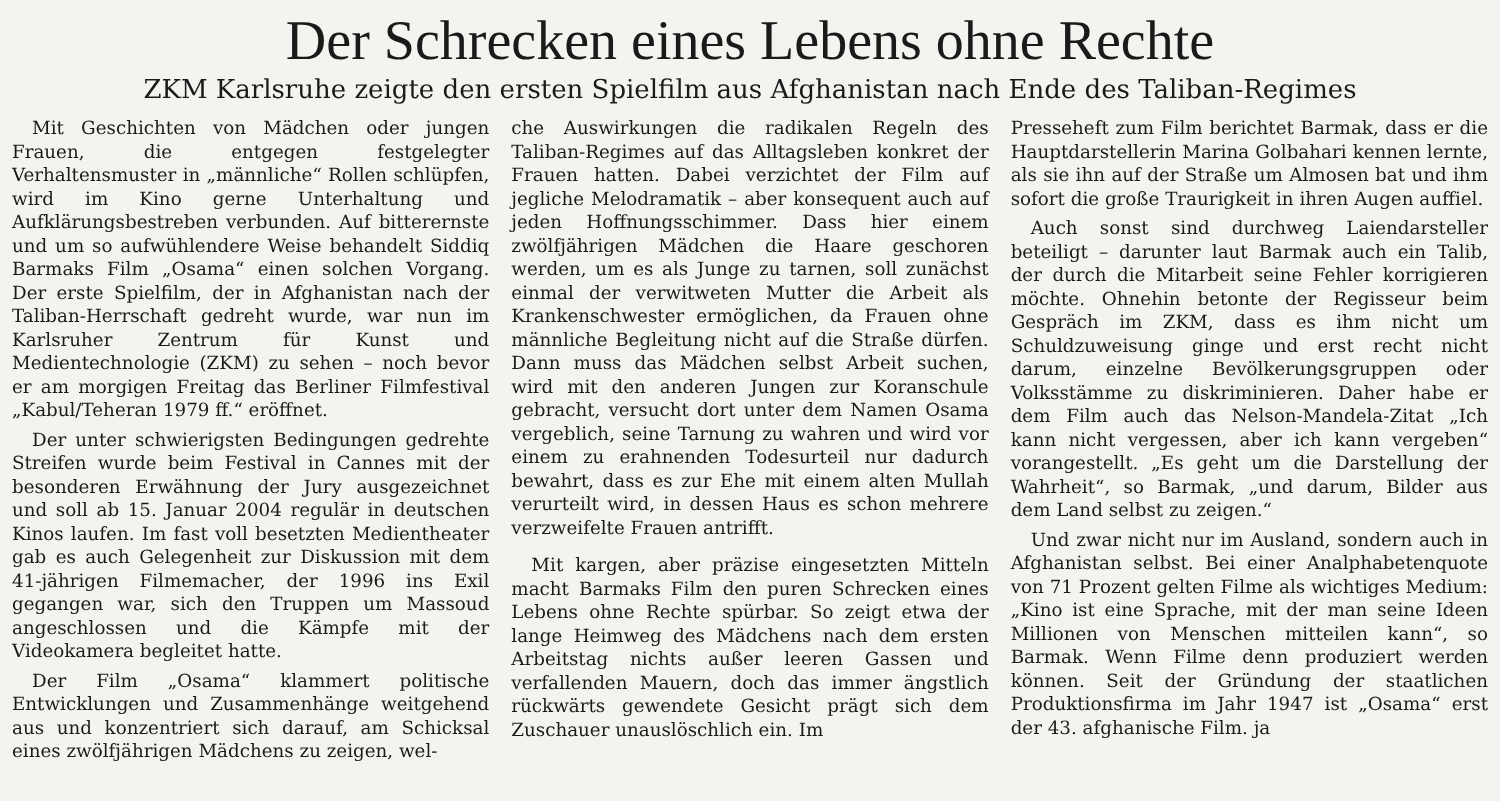Der Schrecken eines Lebens ohne Rechte
ZKM Karlsruhe zeigte den ersten Spielfilm aus Afghanistan nach Ende des Taliban-Regimes
Mit Geschichten von Mädchen oder jungen Frauen, die entgegen festgelegter Verhaltensmuster in „männliche“ Rollen schlüpfen, wird im Kino gerne Unterhaltung und Aufklärungsbestreben verbunden. Auf bitterernste und um so aufwühlendere Weise behandelt Siddiq Barmaks Film „Osama“ einen solchen Vorgang. Der erste Spielfilm, der in Afghanistan nach der Taliban-Herrschaft gedreht wurde, war nun im Karlsruher Zentrum für Kunst und Medientechnologie (ZKM) zu sehen – noch bevor er am morgigen Freitag das Berliner Filmfestival „Kabul/Teheran 1979 ff.“ eröffnet.
Der unter schwierigsten Bedingungen gedrehte Streifen wurde beim Festival in Cannes mit der besonderen Erwähnung der Jury ausgezeichnet und soll ab 15. Januar 2004 regulär in deutschen Kinos laufen. Im fast voll besetzten Medientheater gab es auch Gelegenheit zur Diskussion mit dem 41-jährigen Filmemacher, der 1996 ins Exil gegangen war, sich den Truppen um Massoud angeschlossen und die Kämpfe mit der Videokamera begleitet hatte.
Der Film „Osama“ klammert politische Entwicklungen und Zusammenhänge weitgehend aus und konzentriert sich darauf, am Schicksal eines zwölfjährigen Mädchens zu zeigen, wel-
che Auswirkungen die radikalen Regeln des Taliban-Regimes auf das Alltagsleben konkret der Frauen hatten. Dabei verzichtet der Film auf jegliche Melodramatik – aber konsequent auch auf jeden Hoffnungsschimmer. Dass hier einem zwölfjährigen Mädchen die Haare geschoren werden, um es als Junge zu tarnen, soll zunächst einmal der verwitweten Mutter die Arbeit als Krankenschwester ermöglichen, da Frauen ohne männliche Begleitung nicht auf die Straße dürfen. Dann muss das Mädchen selbst Arbeit suchen, wird mit den anderen Jungen zur Koranschule gebracht, versucht dort unter dem Namen Osama vergeblich, seine Tarnung zu wahren und wird vor einem zu erahnenden Todesurteil nur dadurch bewahrt, dass es zur Ehe mit einem alten Mullah verurteilt wird, in dessen Haus es schon mehrere verzweifelte Frauen antrifft.
Mit kargen, aber präzise eingesetzten Mitteln macht Barmaks Film den puren Schrecken eines Lebens ohne Rechte spürbar. So zeigt etwa der lange Heimweg des Mädchens nach dem ersten Arbeitstag nichts außer leeren Gassen und verfallenden Mauern, doch das immer ängstlich rückwärts gewendete Gesicht prägt sich dem Zuschauer unauslöschlich ein. Im
Presseheft zum Film berichtet Barmak, dass er die Hauptdarstellerin Marina Golbahari kennen lernte, als sie ihn auf der Straße um Almosen bat und ihm sofort die große Traurigkeit in ihren Augen auffiel.
Auch sonst sind durchweg Laiendarsteller beteiligt – darunter laut Barmak auch ein Talib, der durch die Mitarbeit seine Fehler korrigieren möchte. Ohnehin betonte der Regisseur beim Gespräch im ZKM, dass es ihm nicht um Schuldzuweisung ginge und erst recht nicht darum, einzelne Bevölkerungsgruppen oder Volksstämme zu diskriminieren. Daher habe er dem Film auch das Nelson-Mandela-Zitat „Ich kann nicht vergessen, aber ich kann vergeben“ vorangestellt. „Es geht um die Darstellung der Wahrheit“, so Barmak, „und darum, Bilder aus dem Land selbst zu zeigen.“
Und zwar nicht nur im Ausland, sondern auch in Afghanistan selbst. Bei einer Analphabetenquote von 71 Prozent gelten Filme als wichtiges Medium: „Kino ist eine Sprache, mit der man seine Ideen Millionen von Menschen mitteilen kann“, so Barmak. Wenn Filme denn produziert werden können. Seit der Gründung der staatlichen Produktionsfirma im Jahr 1947 ist „Osama“ erst der 43. afghanische Film. ja